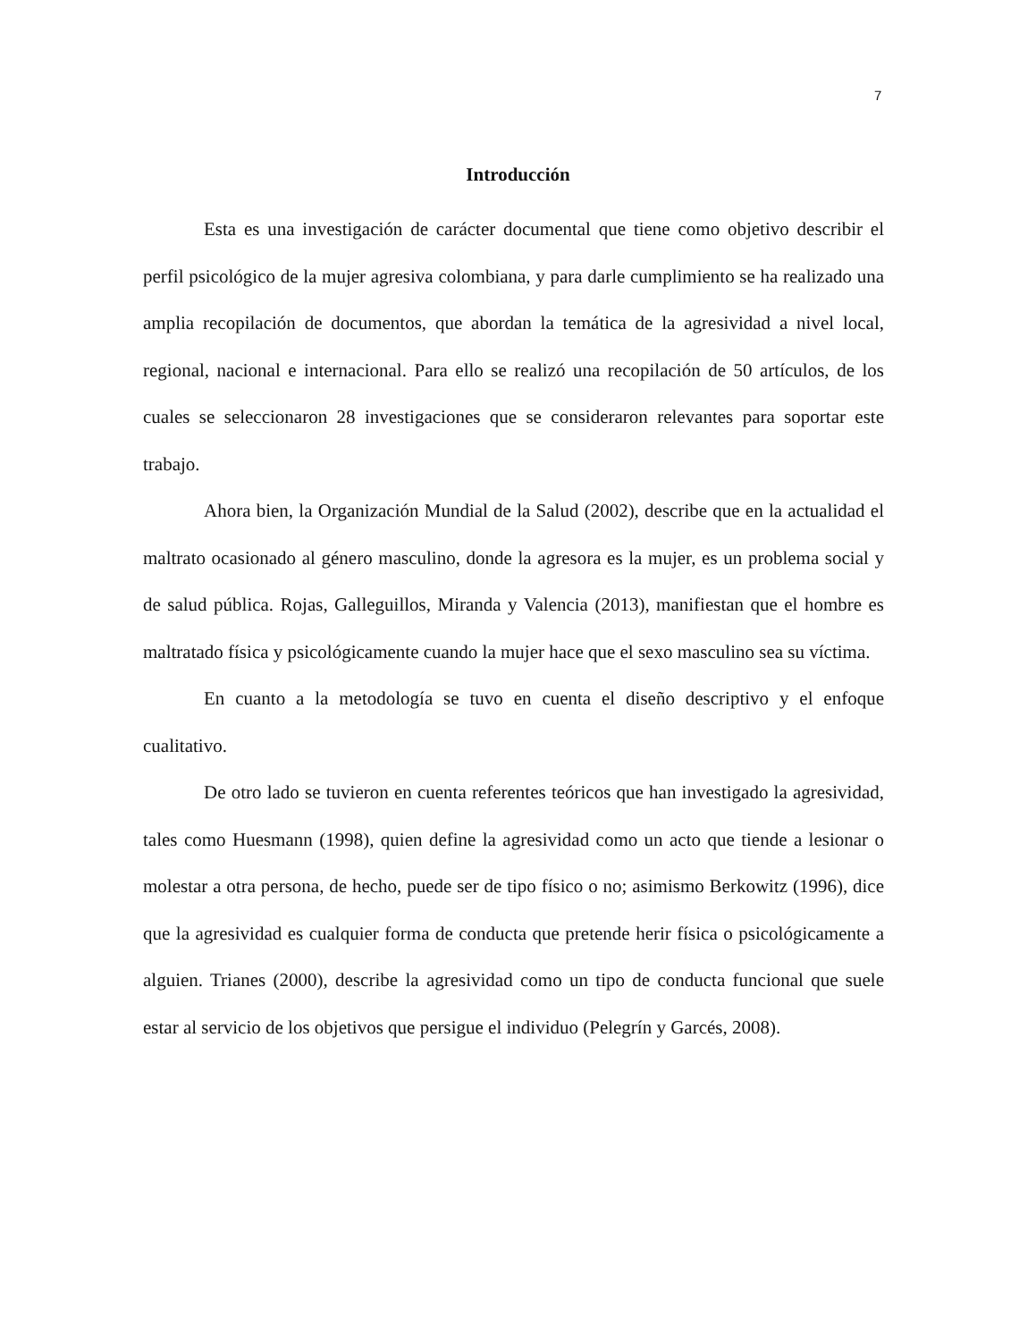7
Introducción
Esta es una investigación de carácter documental que tiene como objetivo describir el perfil psicológico de la mujer agresiva colombiana, y para darle cumplimiento se ha realizado una amplia recopilación de documentos, que abordan la temática de la agresividad a nivel local, regional, nacional e internacional. Para ello se realizó una recopilación de 50 artículos, de los cuales se seleccionaron 28 investigaciones que se consideraron relevantes para soportar este trabajo.
Ahora bien, la Organización Mundial de la Salud (2002), describe que en la actualidad el maltrato ocasionado al género masculino, donde la agresora es la mujer, es un problema social y de salud pública. Rojas, Galleguillos, Miranda y Valencia (2013), manifiestan que el hombre es maltratado física y psicológicamente cuando la mujer hace que el sexo masculino sea su víctima.
En cuanto a la metodología se tuvo en cuenta el diseño descriptivo y el enfoque cualitativo.
De otro lado se tuvieron en cuenta referentes teóricos que han investigado la agresividad, tales como Huesmann (1998), quien define la agresividad como un acto que tiende a lesionar o molestar a otra persona, de hecho, puede ser de tipo físico o no; asimismo Berkowitz (1996), dice que la agresividad es cualquier forma de conducta que pretende herir física o psicológicamente a alguien. Trianes (2000), describe la agresividad como un tipo de conducta funcional que suele estar al servicio de los objetivos que persigue el individuo (Pelegrín y Garcés, 2008).